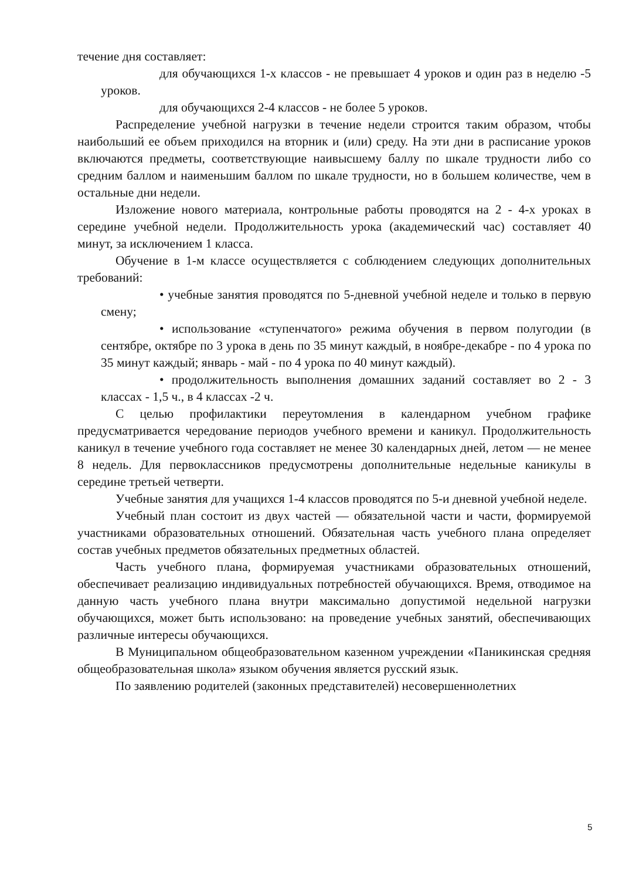течение дня составляет:
для обучающихся 1-х классов - не превышает 4 уроков и один раз в неделю -5 уроков.
для обучающихся 2-4 классов - не более 5 уроков.
Распределение учебной нагрузки в течение недели строится таким образом, чтобы наибольший ее объем приходился на вторник и (или) среду. На эти дни в расписание уроков включаются предметы, соответствующие наивысшему баллу по шкале трудности либо со средним баллом и наименьшим баллом по шкале трудности, но в большем количестве, чем в остальные дни недели.
Изложение нового материала, контрольные работы проводятся на 2 - 4-х уроках в середине учебной недели. Продолжительность урока (академический час) составляет 40 минут, за исключением 1 класса.
Обучение в 1-м классе осуществляется с соблюдением следующих дополнительных требований:
• учебные занятия проводятся по 5-дневной учебной неделе и только в первую смену;
• использование «ступенчатого» режима обучения в первом полугодии (в сентябре, октябре по 3 урока в день по 35 минут каждый, в ноябре-декабре - по 4 урока по 35 минут каждый; январь - май - по 4 урока по 40 минут каждый).
• продолжительность выполнения домашних заданий составляет во 2 - 3 классах - 1,5 ч., в 4 классах -2 ч.
С целью профилактики переутомления в календарном учебном графике предусматривается чередование периодов учебного времени и каникул. Продолжительность каникул в течение учебного года составляет не менее 30 календарных дней, летом — не менее 8 недель. Для первоклассников предусмотрены дополнительные недельные каникулы в середине третьей четверти.
Учебные занятия для учащихся 1-4 классов проводятся по 5-и дневной учебной неделе.
Учебный план состоит из двух частей — обязательной части и части, формируемой участниками образовательных отношений. Обязательная часть учебного плана определяет состав учебных предметов обязательных предметных областей.
Часть учебного плана, формируемая участниками образовательных отношений, обеспечивает реализацию индивидуальных потребностей обучающихся. Время, отводимое на данную часть учебного плана внутри максимально допустимой недельной нагрузки обучающихся, может быть использовано: на проведение учебных занятий, обеспечивающих различные интересы обучающихся.
В Муниципальном общеобразовательном казенном учреждении «Паникинская средняя общеобразовательная школа» языком обучения является русский язык.
По заявлению родителей (законных представителей) несовершеннолетних
5